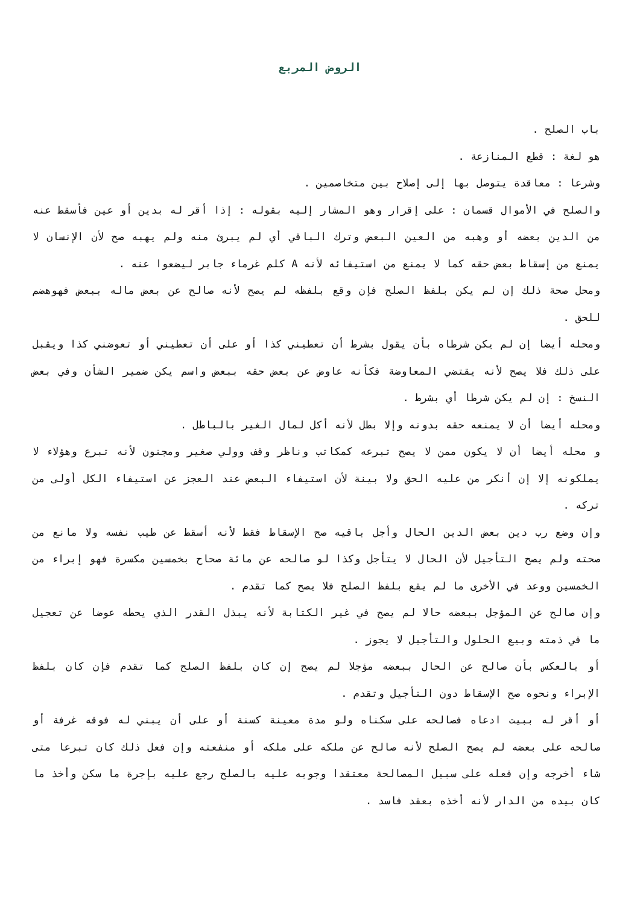الروض المربع
باب الصلح .
هو لغة : قطع المنازعة .
وشرعا : معاقدة يتوصل بها إلى إصلاح بين متخاصمين .
والصلح في الأموال قسمان : على إقرار وهو المشار إليه بقوله : إذا أقر له بدين أو عين فأسقط عنه من الدين بعضه أو وهبه من العين البعض وترك الباقي أي لم يبرئ منه ولم يهبه صح لأن الإنسان لا يمنع من إسقاط بعض حقه كما لا يمنع من استيفائه لأنه A كلم غرماء جابر ليضعوا عنه .
ومحل صحة ذلك إن لم يكن بلفظ الصلح فإن وقع بلفظه لم يصح لأنه صالح عن بعض ماله ببعض فهوهضم للحق .
ومحله أيضا إن لم يكن شرطاه بأن يقول بشرط أن تعطيني كذا أو على أن تعطيني أو تعوضني كذا ويقبل على ذلك فلا يصح لأنه يقتضي المعاوضة فكأنه عاوض عن بعض حقه ببعض واسم يكن ضمير الشأن وفي بعض النسخ : إن لم يكن شرطا أي بشرط .
ومحله أيضا أن لا يمنعه حقه بدونه وإلا بطل لأنه أكل لمال الغير بالباطل .
و محله أيضا أن لا يكون ممن لا يصح تبرعه كمكاتب وناظر وقف وولي صغير ومجنون لأنه تبرع وهؤلاء لا يملكونه إلا إن أنكر من عليه الحق ولا بينة لأن استيفاء البعض عند العجز عن استيفاء الكل أولى من تركه .
وإن وضع رب دين بعض الدين الحال وأجل باقيه صح الإسقاط فقط لأنه أسقط عن طيب نفسه ولا مانع من صحته ولم يصح التأجيل لأن الحال لا يتأجل وكذا لو صالحه عن مائة صحاح بخمسين مكسرة فهو إبراء من الخمسين ووعد في الأخرى ما لم يقع بلفظ الصلح فلا يصح كما تقدم .
وإن صالح عن المؤجل ببعضه حالا لم يصح في غير الكتابة لأنه يبذل القدر الذي يحطه عوضا عن تعجيل ما في ذمته وبيع الحلول والتأجيل لا يجوز .
أو بالعكس بأن صالح عن الحال ببعضه مؤجلا لم يصح إن كان بلفظ الصلح كما تقدم فإن كان بلفظ الإبراء ونحوه صح الإسقاط دون التأجيل وتقدم .
أو أقر له ببيت ادعاه فصالحه على سكناه ولو مدة معينة كسنة أو على أن يبني له فوقه غرفة أو صالحه على بعضه لم يصح الصلح لأنه صالح عن ملكه على ملكه أو منفعته وإن فعل ذلك كان تبرعا متى شاء أخرجه وإن فعله على سبيل المصالحة معتقدا وجوبه عليه بالصلح رجع عليه بإجرة ما سكن وأخذ ما كان بيده من الدار لأنه أخذه بعقد فاسد .